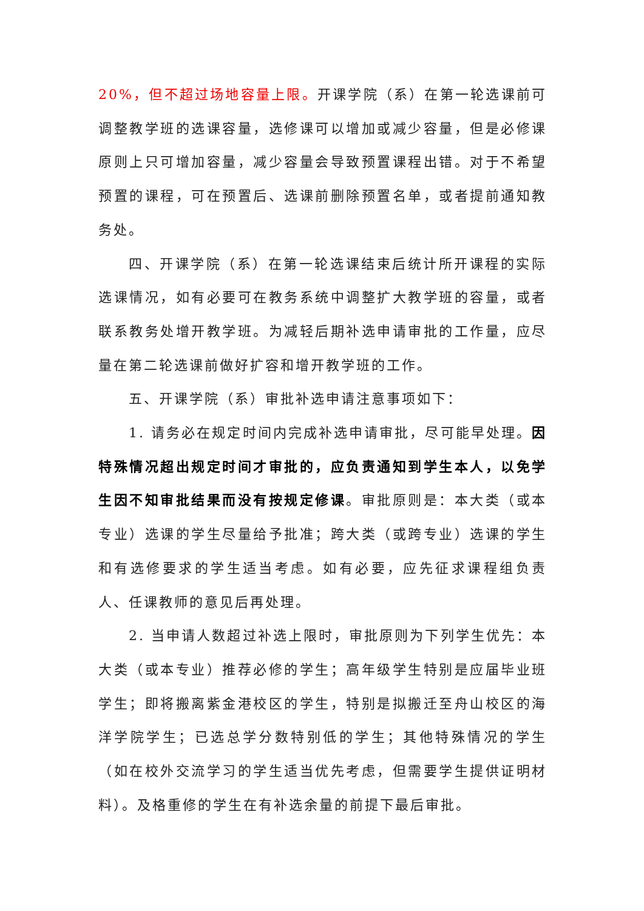20%，但不超过场地容量上限。开课学院（系）在第一轮选课前可调整教学班的选课容量，选修课可以增加或减少容量，但是必修课原则上只可增加容量，减少容量会导致预置课程出错。对于不希望预置的课程，可在预置后、选课前删除预置名单，或者提前通知教务处。
四、开课学院（系）在第一轮选课结束后统计所开课程的实际选课情况，如有必要可在教务系统中调整扩大教学班的容量，或者联系教务处增开教学班。为减轻后期补选申请审批的工作量，应尽量在第二轮选课前做好扩容和增开教学班的工作。
五、开课学院（系）审批补选申请注意事项如下：
1. 请务必在规定时间内完成补选申请审批，尽可能早处理。因特殊情况超出规定时间才审批的，应负责通知到学生本人，以免学生因不知审批结果而没有按规定修课。审批原则是：本大类（或本专业）选课的学生尽量给予批准；跨大类（或跨专业）选课的学生和有选修要求的学生适当考虑。如有必要，应先征求课程组负责人、任课教师的意见后再处理。
2. 当申请人数超过补选上限时，审批原则为下列学生优先：本大类（或本专业）推荐必修的学生；高年级学生特别是应届毕业班学生；即将搬离紫金港校区的学生，特别是拟搬迁至舟山校区的海洋学院学生；已选总学分数特别低的学生；其他特殊情况的学生（如在校外交流学习的学生适当优先考虑，但需要学生提供证明材料）。及格重修的学生在有补选余量的前提下最后审批。